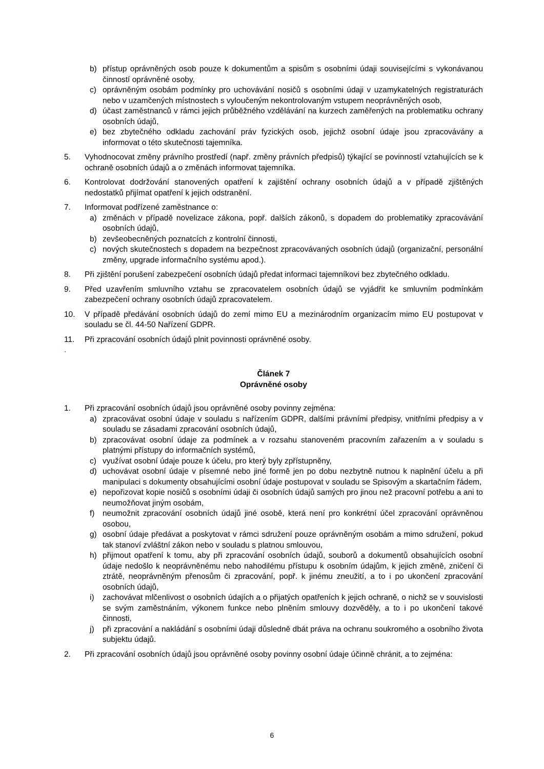b) přístup oprávněných osob pouze k dokumentům a spisům s osobními údaji souvisejícími s vykonávanou činností oprávněné osoby,
c) oprávněným osobám podmínky pro uchovávání nosičů s osobními údaji v uzamykatelných registraturách nebo v uzamčených místnostech s vyloučeným nekontrolovaným vstupem neoprávněných osob,
d) účast zaměstnanců v rámci jejich průběžného vzdělávání na kurzech zaměřených na problematiku ochrany osobních údajů,
e) bez zbytečného odkladu zachování práv fyzických osob, jejichž osobní údaje jsou zpracovávány a informovat o této skutečnosti tajemníka.
5. Vyhodnocovat změny právního prostředí (např. změny právních předpisů) týkající se povinností vztahujících se k ochraně osobních údajů a o změnách informovat tajemníka.
6. Kontrolovat dodržování stanovených opatření k zajištění ochrany osobních údajů a v případě zjištěných nedostatků přijímat opatření k jejich odstranění.
7. Informovat podřízené zaměstnance o:
a) změnách v případě novelizace zákona, popř. dalších zákonů, s dopadem do problematiky zpracovávání osobních údajů,
b) zevšeobecněných poznatcích z kontrolní činnosti,
c) nových skutečnostech s dopadem na bezpečnost zpracovávaných osobních údajů (organizační, personální změny, upgrade informačního systému apod.).
8. Při zjištění porušení zabezpečení osobních údajů předat informaci tajemníkovi bez zbytečného odkladu.
9. Před uzavřením smluvního vztahu se zpracovatelem osobních údajů se vyjádřit ke smluvním podmínkám zabezpečení ochrany osobních údajů zpracovatelem.
10. V případě předávání osobních údajů do zemí mimo EU a mezinárodním organizacím mimo EU postupovat v souladu se čl. 44-50 Nařízení GDPR.
11. Při zpracování osobních údajů plnit povinnosti oprávněné osoby.
.
Článek 7
Oprávněné osoby
1. Při zpracování osobních údajů jsou oprávněné osoby povinny zejména:
a) zpracovávat osobní údaje v souladu s nařízením GDPR, dalšími právními předpisy, vnitřními předpisy a v souladu se zásadami zpracování osobních údajů,
b) zpracovávat osobní údaje za podmínek a v rozsahu stanoveném pracovním zařazením a v souladu s platnými přístupy do informačních systémů,
c) využívat osobní údaje pouze k účelu, pro který byly zpřístupněny,
d) uchovávat osobní údaje v písemné nebo jiné formě jen po dobu nezbytně nutnou k naplnění účelu a při manipulaci s dokumenty obsahujícími osobní údaje postupovat v souladu se Spisovým a skartačním řádem,
e) nepořizovat kopie nosičů s osobními údaji či osobních údajů samých pro jinou než pracovní potřebu a ani to neumožňovat jiným osobám,
f) neumožnit zpracování osobních údajů jiné osobě, která není pro konkrétní účel zpracování oprávněnou osobou,
g) osobní údaje předávat a poskytovat v rámci sdružení pouze oprávněným osobám a mimo sdružení, pokud tak stanoví zvláštní zákon nebo v souladu s platnou smlouvou,
h) přijmout opatření k tomu, aby při zpracování osobních údajů, souborů a dokumentů obsahujících osobní údaje nedošlo k neoprávněnému nebo nahodilému přístupu k osobním údajům, k jejich změně, zničení či ztrátě, neoprávněným přenosům či zpracování, popř. k jinému zneužití, a to i po ukončení zpracování osobních údajů,
i) zachovávat mlčenlivost o osobních údajích a o přijatých opatřeních k jejich ochraně, o nichž se v souvislosti se svým zaměstnáním, výkonem funkce nebo plněním smlouvy dozvěděly, a to i po ukončení takové činnosti,
j) při zpracování a nakládání s osobními údaji důsledně dbát práva na ochranu soukromého a osobního života subjektu údajů.
2. Při zpracování osobních údajů jsou oprávněné osoby povinny osobní údaje účinně chránit, a to zejména:
6